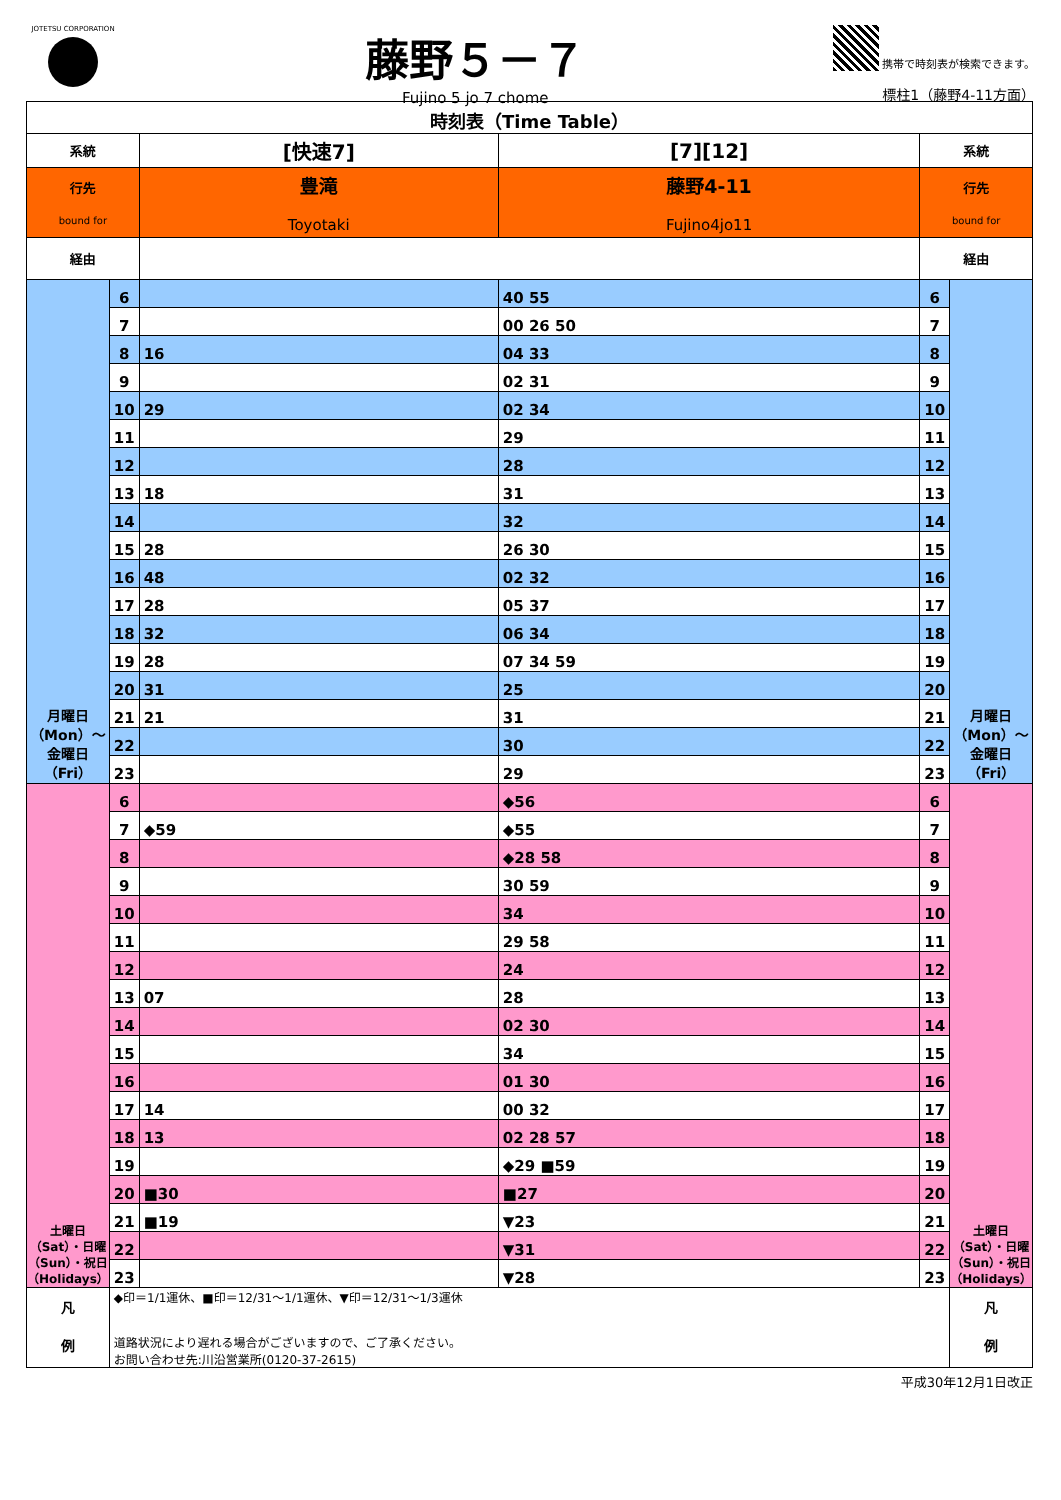JOTETSU CORPORATION
藤野５－７
Fujino 5 jo 7 chome
携帯で時刻表が検索できます。
標柱1（藤野4-11方面）
| 時刻表（Time Table） | | | | | |
| --- | --- | --- | --- | --- | --- |
| 系統 | | [快速7] | [7][12] | 系統 | |
| 行先 bound for | | 豊滝 Toyotaki | 藤野4-11 Fujino4jo11 | 行先 bound for | |
| 経由 | | | | 経由 | |
| 月曜日（Mon）〜金曜日（Fri） | 6 | | 40 55 | 6 | 月曜日（Mon）〜金曜日（Fri） |
| | 7 | | 00 26 50 | 7 | |
| | 8 | 16 | 04 33 | 8 | |
| | 9 | | 02 31 | 9 | |
| | 10 | 29 | 02 34 | 10 | |
| | 11 | | 29 | 11 | |
| | 12 | | 28 | 12 | |
| | 13 | 18 | 31 | 13 | |
| | 14 | | 32 | 14 | |
| | 15 | 28 | 26 30 | 15 | |
| | 16 | 48 | 02 32 | 16 | |
| | 17 | 28 | 05 37 | 17 | |
| | 18 | 32 | 06 34 | 18 | |
| | 19 | 28 | 07 34 59 | 19 | |
| | 20 | 31 | 25 | 20 | |
| | 21 | 21 | 31 | 21 | |
| | 22 | | 30 | 22 | |
| | 23 | | 29 | 23 | |
| 土曜日（Sat）・日曜（Sun）・祝日（Holidays） | 6 | | ◆56 | 6 | 土曜日（Sat）・日曜（Sun）・祝日（Holidays） |
| | 7 | ◆59 | ◆55 | 7 | |
| | 8 | | ◆28 58 | 8 | |
| | 9 | | 30 59 | 9 | |
| | 10 | | 34 | 10 | |
| | 11 | | 29 58 | 11 | |
| | 12 | | 24 | 12 | |
| | 13 | 07 | 28 | 13 | |
| | 14 | | 02 30 | 14 | |
| | 15 | | 34 | 15 | |
| | 16 | | 01 30 | 16 | |
| | 17 | 14 | 00 32 | 17 | |
| | 18 | 13 | 02 28 57 | 18 | |
| | 19 | | ◆29 ■59 | 19 | |
| | 20 | ■30 | ■27 | 20 | |
| | 21 | ■19 | ▼23 | 21 | |
| | 22 | | ▼31 | 22 | |
| | 23 | | ▼28 | 23 | |
| 凡 例 | ◆印＝1/1運休、■印＝12/31〜1/1運休、▼印＝12/31〜1/3運休 道路状況により遅れる場合がございますので、ご了承ください。 お問い合わせ先:川沿営業所(0120-37-2615) | | | | 凡 例 |
平成30年12月1日改正